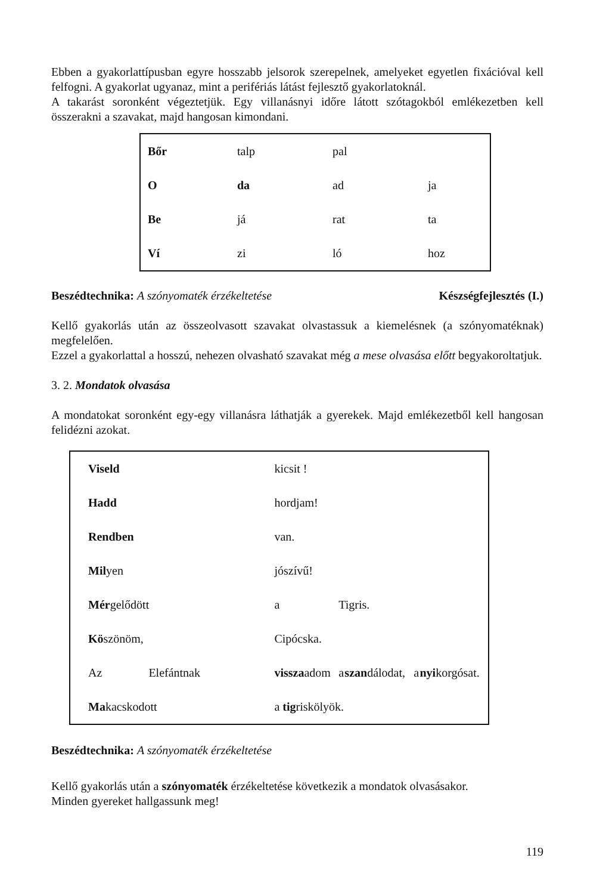Ebben a gyakorlattípusban egyre hosszabb jelsorok szerepelnek, amelyeket egyetlen fixációval kell felfogni. A gyakorlat ugyanaz, mint a perifériás látást fejlesztő gyakorlatoknál.
A takarást soronként végeztetjük. Egy villanásnyi időre látott szótagokból emlékezetben kell összerakni a szavakat, majd hangosan kimondani.
| Bőr | talp | pal | |
| O | da | ad | ja |
| Be | já | rat | ta |
| Ví | zi | ló | hoz |
Beszédtechnika: A szónyomaték érzékeltetése Készségfejlesztés (I.)
Kellő gyakorlás után az összeolvasott szavakat olvastassuk a kiemelésnek (a szónyomatéknak) megfelelően.
Ezzel a gyakorlattal a hosszú, nehezen olvasható szavakat még a mese olvasása előtt begyakoroltatjuk.
3. 2. Mondatok olvasása
A mondatokat soronként egy-egy villanásra láthatják a gyerekek. Majd emlékezetből kell hangosan felidézni azokat.
| Viseld | | kicsit ! | | | | |
| Hadd | | hordjam! | | | | |
| Rendben | | van. | | | | |
| Mil yen | | jószívű! | | | | |
| Mér gelődött | | a | Tigris. | | | |
| Kö szönöm, | | Cipócska. | | | | |
| Az | Elefántnak | vissza adom | a | szan dálodat, | a | nyi korgósat. |
| Ma kacskodott | | a tig riskölyök. | | | | |
Beszédtechnika: A szónyomaték érzékeltetése
Kellő gyakorlás után a szónyomaték érzékeltetése következik a mondatok olvasásakor.
Minden gyereket hallgassunk meg!
119